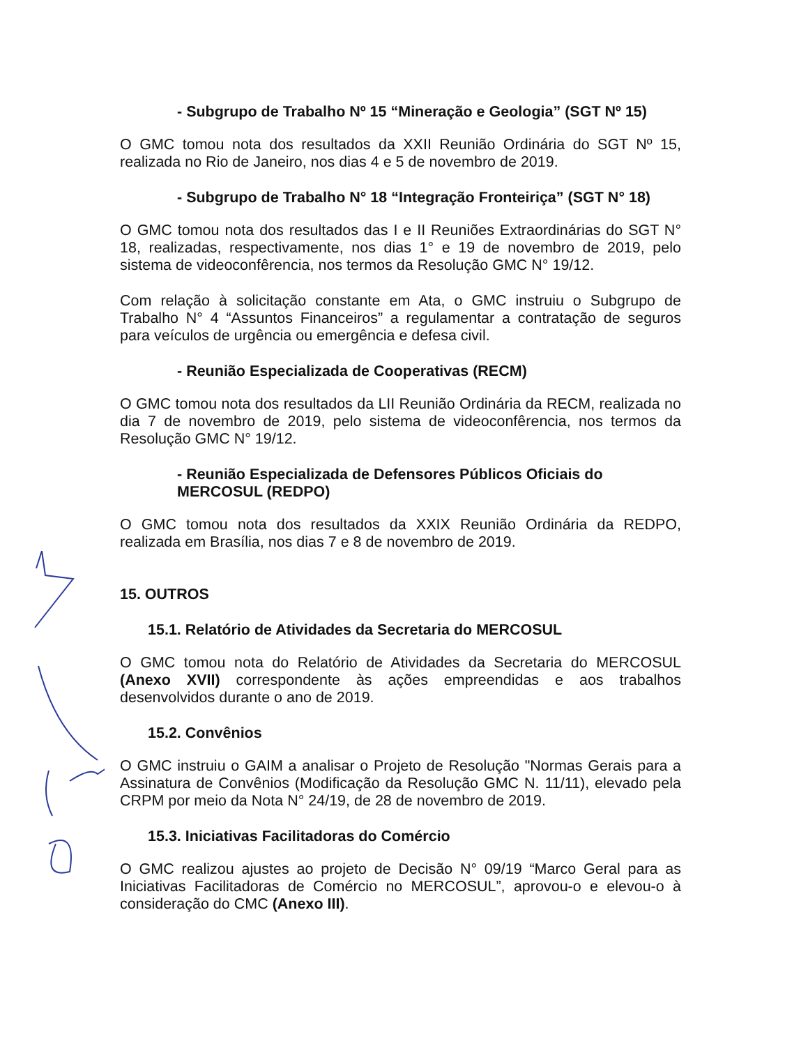- Subgrupo de Trabalho Nº 15 “Mineração e Geologia” (SGT Nº 15)
O GMC tomou nota dos resultados da XXII Reunião Ordinária do SGT Nº 15, realizada no Rio de Janeiro, nos dias 4 e 5 de novembro de 2019.
- Subgrupo de Trabalho N° 18 “Integração Fronteiriça” (SGT N° 18)
O GMC tomou nota dos resultados das I e II Reuniões Extraordinárias do SGT N° 18, realizadas, respectivamente, nos dias 1° e 19 de novembro de 2019, pelo sistema de videoconfêrencia, nos termos da Resolução GMC N° 19/12.
Com relação à solicitação constante em Ata, o GMC instruiu o Subgrupo de Trabalho N° 4 “Assuntos Financeiros” a regulamentar a contratação de seguros para veículos de urgência ou emergência e defesa civil.
- Reunião Especializada de Cooperativas (RECM)
O GMC tomou nota dos resultados da LII Reunião Ordinária da RECM, realizada no dia 7 de novembro de 2019, pelo sistema de videoconfêrencia, nos termos da Resolução GMC N° 19/12.
- Reunião Especializada de Defensores Públicos Oficiais do MERCOSUL (REDPO)
O GMC tomou nota dos resultados da XXIX Reunião Ordinária da REDPO, realizada em Brasília, nos dias 7 e 8 de novembro de 2019.
15. OUTROS
15.1. Relatório de Atividades da Secretaria do MERCOSUL
O GMC tomou nota do Relatório de Atividades da Secretaria do MERCOSUL (Anexo XVII) correspondente às ações empreendidas e aos trabalhos desenvolvidos durante o ano de 2019.
15.2. Convênios
O GMC instruiu o GAIM a analisar o Projeto de Resolução "Normas Gerais para a Assinatura de Convênios (Modificação da Resolução GMC N. 11/11), elevado pela CRPM por meio da Nota N° 24/19, de 28 de novembro de 2019.
15.3. Iniciativas Facilitadoras do Comércio
O GMC realizou ajustes ao projeto de Decisão N° 09/19 “Marco Geral para as Iniciativas Facilitadoras de Comércio no MERCOSUL”, aprovou-o e elevou-o à consideração do CMC (Anexo III).